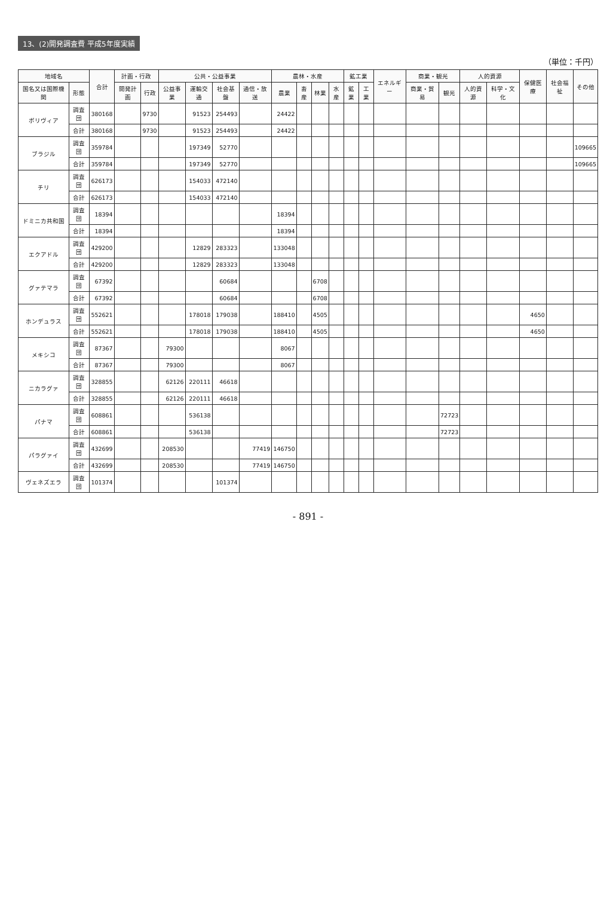13、(2)開発調査費 平成5年度実績
（単位：千円）
| 地域名 | | 合計 | 計画・行政 | | 公共・公益事業 | | | | 農林・水産 | | | | 鉱工業 | | エネルギー | 商業・観光 | | 人的資源 | | 保健医療 | 社会福祉 | その他 |
| --- | --- | --- | --- | --- | --- | --- | --- | --- | --- | --- | --- | --- | --- | --- | --- | --- | --- | --- | --- | --- | --- | --- |
| 国名又は国際機関 | 形態 | | 開発計画 | 行政 | 公益事業 | 運輸交通 | 社会基盤 | 通信・放送 | 農業 | 畜産 | 林業 | 水産 | 鉱業 | 工業 | | 商業・貿易 | 観光 | 人的資源 | 科学・文化 | | | |
| ボリヴィア | 調査団 | 380168 | | 9730 | | 91523 | 254493 | | 24422 | | | | | | | | | | | | | |
| | 合計 | 380168 | | 9730 | | 91523 | 254493 | | 24422 | | | | | | | | | | | | | |
| ブラジル | 調査団 | 359784 | | | | 197349 | 52770 | | | | | | | | | | | | | | | 109665 |
| | 合計 | 359784 | | | | 197349 | 52770 | | | | | | | | | | | | | | | 109665 |
| チリ | 調査団 | 626173 | | | | 154033 | 472140 | | | | | | | | | | | | | | | |
| | 合計 | 626173 | | | | 154033 | 472140 | | | | | | | | | | | | | | | |
| ドミニカ共和国 | 調査団 | 18394 | | | | | | | 18394 | | | | | | | | | | | | | |
| | 合計 | 18394 | | | | | | | 18394 | | | | | | | | | | | | | |
| エクアドル | 調査団 | 429200 | | | | 12829 | 283323 | | 133048 | | | | | | | | | | | | | |
| | 合計 | 429200 | | | | 12829 | 283323 | | 133048 | | | | | | | | | | | | | |
| グァテマラ | 調査団 | 67392 | | | | | 60684 | | | | 6708 | | | | | | | | | | | |
| | 合計 | 67392 | | | | | 60684 | | | | 6708 | | | | | | | | | | | |
| ホンデュラス | 調査団 | 552621 | | | | 178018 | 179038 | | 188410 | | 4505 | | | | | | | | | 4650 | | |
| | 合計 | 552621 | | | | 178018 | 179038 | | 188410 | | 4505 | | | | | | | | | 4650 | | |
| メキシコ | 調査団 | 87367 | | | 79300 | | | | 8067 | | | | | | | | | | | | | |
| | 合計 | 87367 | | | 79300 | | | | 8067 | | | | | | | | | | | | | |
| ニカラグァ | 調査団 | 328855 | | | 62126 | 220111 | 46618 | | | | | | | | | | | | | | | |
| | 合計 | 328855 | | | 62126 | 220111 | 46618 | | | | | | | | | | | | | | | |
| パナマ | 調査団 | 608861 | | | | 536138 | | | | | | | | | | | 72723 | | | | | |
| | 合計 | 608861 | | | | 536138 | | | | | | | | | | | 72723 | | | | | |
| パラグァイ | 調査団 | 432699 | | | 208530 | | | 77419 | 146750 | | | | | | | | | | | | | |
| | 合計 | 432699 | | | 208530 | | | 77419 | 146750 | | | | | | | | | | | | | |
| ヴェネズエラ | 調査団 | 101374 | | | | | 101374 | | | | | | | | | | | | | | | |
- 891 -